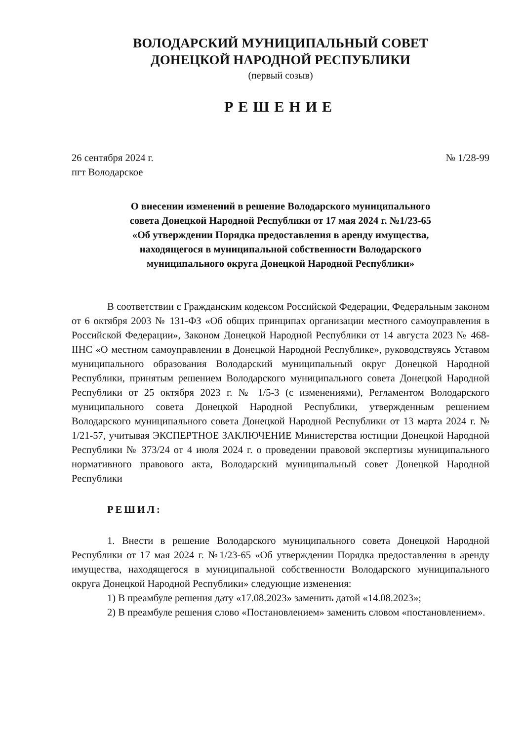ВОЛОДАРСКИЙ МУНИЦИПАЛЬНЫЙ СОВЕТ
ДОНЕЦКОЙ НАРОДНОЙ РЕСПУБЛИКИ
(первый созыв)
РЕШЕНИЕ
26 сентября 2024 г.
пгт Володарское
№ 1/28-99
О внесении изменений в решение Володарского муниципального
совета Донецкой Народной Республики от 17 мая 2024 г. №1/23-65
«Об утверждении Порядка предоставления в аренду имущества,
находящегося в муниципальной собственности Володарского
муниципального округа Донецкой Народной Республики»
В соответствии с Гражданским кодексом Российской Федерации, Федеральным законом от 6 октября 2003 № 131-ФЗ «Об общих принципах организации местного самоуправления в Российской Федерации», Законом Донецкой Народной Республики от 14 августа 2023 № 468-IIНС «О местном самоуправлении в Донецкой Народной Республике», руководствуясь Уставом муниципального образования Володарский муниципальный округ Донецкой Народной Республики, принятым решением Володарского муниципального совета Донецкой Народной Республики от 25 октября 2023 г. № 1/5-3 (с изменениями), Регламентом Володарского муниципального совета Донецкой Народной Республики, утвержденным решением Володарского муниципального совета Донецкой Народной Республики от 13 марта 2024 г. № 1/21-57, учитывая ЭКСПЕРТНОЕ ЗАКЛЮЧЕНИЕ Министерства юстиции Донецкой Народной Республики № 373/24 от 4 июля 2024 г. о проведении правовой экспертизы муниципального нормативного правового акта, Володарский муниципальный совет Донецкой Народной Республики
РЕШИЛ:
1. Внести в решение Володарского муниципального совета Донецкой Народной Республики от 17 мая 2024 г. №1/23-65 «Об утверждении Порядка предоставления в аренду имущества, находящегося в муниципальной собственности Володарского муниципального округа Донецкой Народной Республики» следующие изменения:
1) В преамбуле решения дату «17.08.2023» заменить датой «14.08.2023»;
2) В преамбуле решения слово «Постановлением» заменить словом «постановлением».